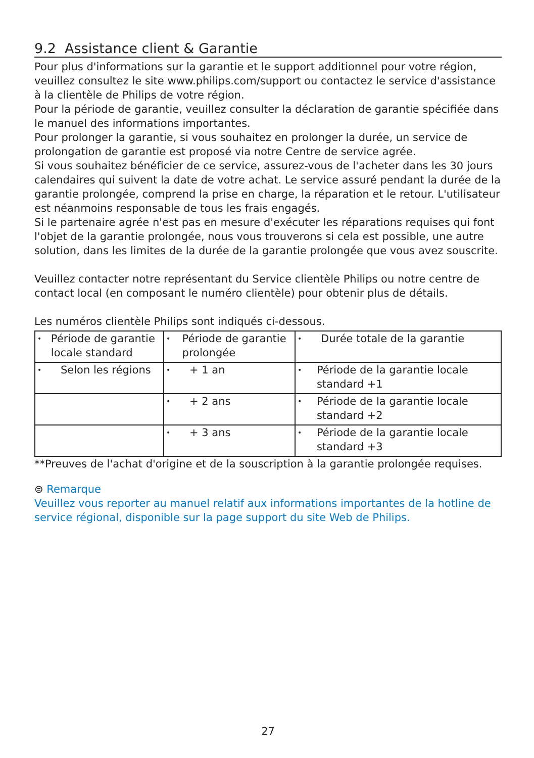9.2 Assistance client & Garantie
Pour plus d'informations sur la garantie et le support additionnel pour votre région, veuillez consultez le site www.philips.com/support ou contactez le service d'assistance à la clientèle de Philips de votre région.
Pour la période de garantie, veuillez consulter la déclaration de garantie spécifiée dans le manuel des informations importantes.
Pour prolonger la garantie, si vous souhaitez en prolonger la durée, un service de prolongation de garantie est proposé via notre Centre de service agrée.
Si vous souhaitez bénéficier de ce service, assurez-vous de l'acheter dans les 30 jours calendaires qui suivent la date de votre achat. Le service assuré pendant la durée de la garantie prolongée, comprend la prise en charge, la réparation et le retour. L'utilisateur est néanmoins responsable de tous les frais engagés.
Si le partenaire agrée n'est pas en mesure d'exécuter les réparations requises qui font l'objet de la garantie prolongée, nous vous trouverons si cela est possible, une autre solution, dans les limites de la durée de la garantie prolongée que vous avez souscrite.
Veuillez contacter notre représentant du Service clientèle Philips ou notre centre de contact local (en composant le numéro clientèle) pour obtenir plus de détails.
Les numéros clientèle Philips sont indiqués ci-dessous.
| • Période de garantie locale standard | • Période de garantie prolongée | • Durée totale de la garantie |
| • Selon les régions | • + 1 an | • Période de la garantie locale standard +1 |
| | • + 2 ans | • Période de la garantie locale standard +2 |
| | • + 3 ans | • Période de la garantie locale standard +3 |
**Preuves de l'achat d'origine et de la souscription à la garantie prolongée requises.
⊜ Remarque
Veuillez vous reporter au manuel relatif aux informations importantes de la hotline de service régional, disponible sur la page support du site Web de Philips.
27